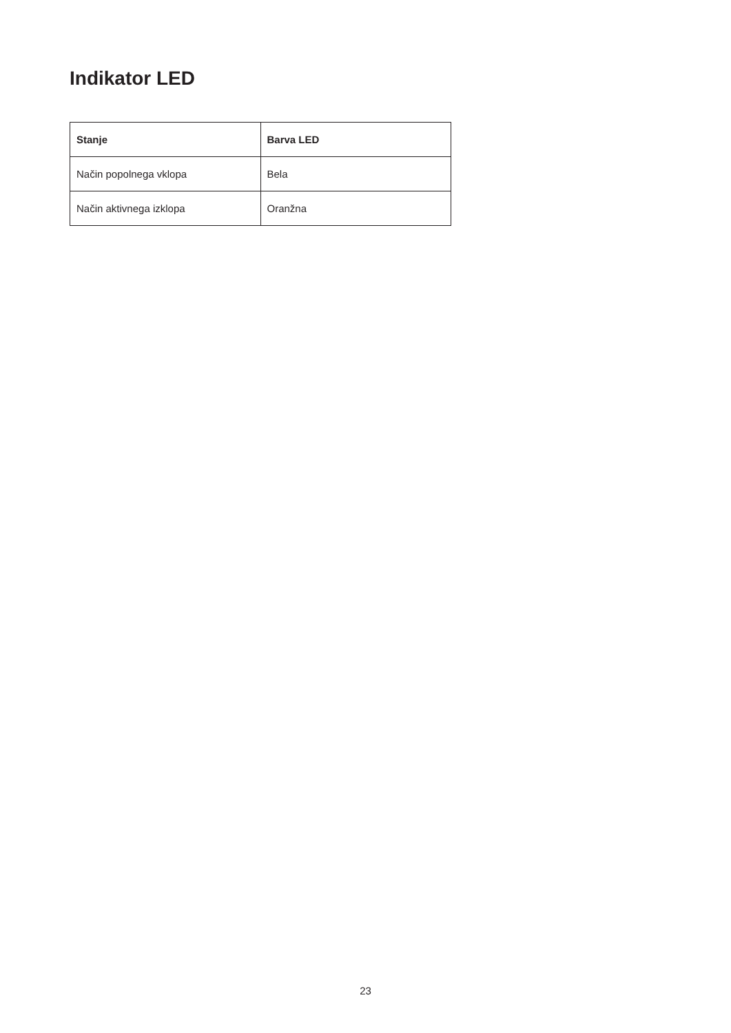Indikator LED
| Stanje | Barva LED |
| --- | --- |
| Način popolnega vklopa | Bela |
| Način aktivnega izklopa | Oranžna |
23